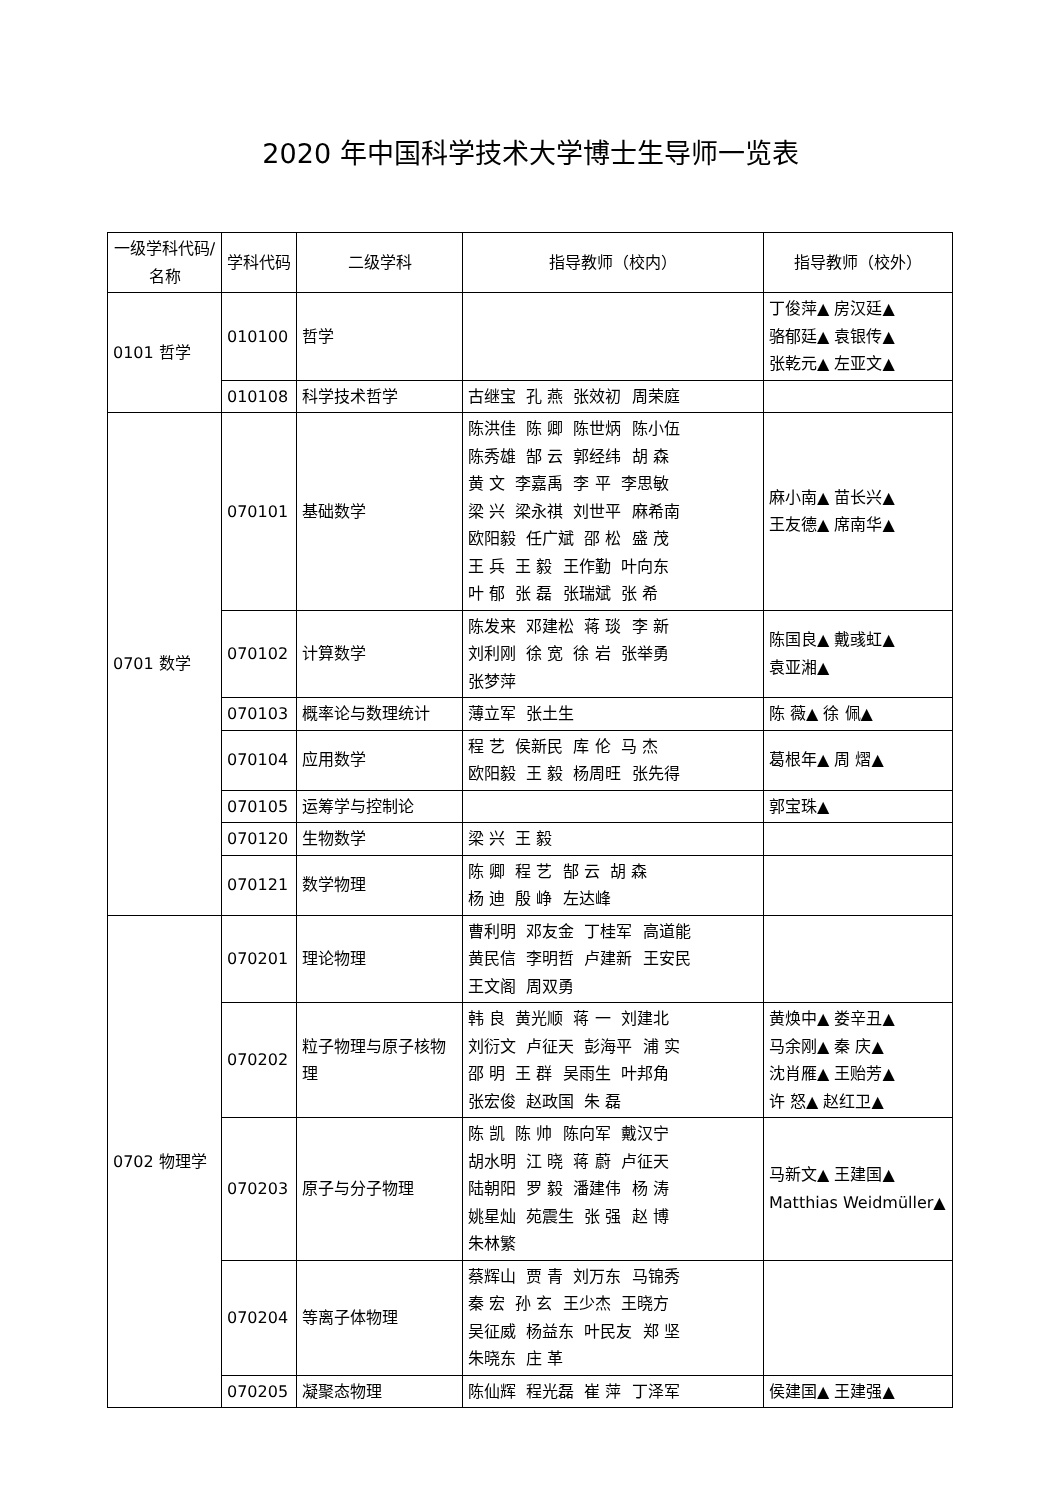2020 年中国科学技术大学博士生导师一览表
| 一级学科代码/名称 | 学科代码 | 二级学科 | 指导教师（校内） | 指导教师（校外） |
| --- | --- | --- | --- | --- |
| 0101 哲学 | 010100 | 哲学 | | 丁俊萍▲ 房汉廷▲ 骆郁廷▲ 袁银传▲ 张乾元▲ 左亚文▲ |
| | 010108 | 科学技术哲学 | 古继宝 孔 燕 张效初 周荣庭 | |
| 0701 数学 | 070101 | 基础数学 | 陈洪佳 陈 卿 陈世炳 陈小伍 陈秀雄 郜 云 郭经纬 胡 森 黄 文 李嘉禹 李 平 李思敏 梁 兴 梁永祺 刘世平 麻希南 欧阳毅 任广斌 邵 松 盛 茂 王 兵 王 毅 王作勤 叶向东 叶 郁 张 磊 张瑞斌 张 希 | 麻小南▲ 苗长兴▲ 王友德▲ 席南华▲ |
| | 070102 | 计算数学 | 陈发来 邓建松 蒋 琰 李 新 刘利刚 徐 宽 徐 岩 张举勇 张梦萍 | 陈国良▲ 戴彧虹▲ 袁亚湘▲ |
| | 070103 | 概率论与数理统计 | 薄立军 张土生 | 陈 薇▲ 徐 佩▲ |
| | 070104 | 应用数学 | 程 艺 侯新民 库 伦 马 杰 欧阳毅 王 毅 杨周旺 张先得 | 葛根年▲ 周 熠▲ |
| | 070105 | 运筹学与控制论 | | 郭宝珠▲ |
| | 070120 | 生物数学 | 梁 兴 王 毅 | |
| | 070121 | 数学物理 | 陈 卿 程 艺 郜 云 胡 森 杨 迪 殷 峥 左达峰 | |
| 0702 物理学 | 070201 | 理论物理 | 曹利明 邓友金 丁桂军 高道能 黄民信 李明哲 卢建新 王安民 王文阁 周双勇 | |
| | 070202 | 粒子物理与原子核物理 | 韩 良 黄光顺 蒋 一 刘建北 刘衍文 卢征天 彭海平 浦 实 邵 明 王 群 吴雨生 叶邦角 张宏俊 赵政国 朱 磊 | 黄焕中▲ 娄辛丑▲ 马余刚▲ 秦 庆▲ 沈肖雁▲ 王贻芳▲ 许 怒▲ 赵红卫▲ |
| | 070203 | 原子与分子物理 | 陈 凯 陈 帅 陈向军 戴汉宁 胡水明 江 晓 蒋 蔚 卢征天 陆朝阳 罗 毅 潘建伟 杨 涛 姚星灿 苑震生 张 强 赵 博 朱林繁 | 马新文▲ 王建国▲ Matthias Weidmüller▲ |
| | 070204 | 等离子体物理 | 蔡辉山 贾 青 刘万东 马锦秀 秦 宏 孙 玄 王少杰 王晓方 吴征威 杨益东 叶民友 郑 坚 朱晓东 庄 革 | |
| | 070205 | 凝聚态物理 | 陈仙辉 程光磊 崔 萍 丁泽军 | 侯建国▲ 王建强▲ |